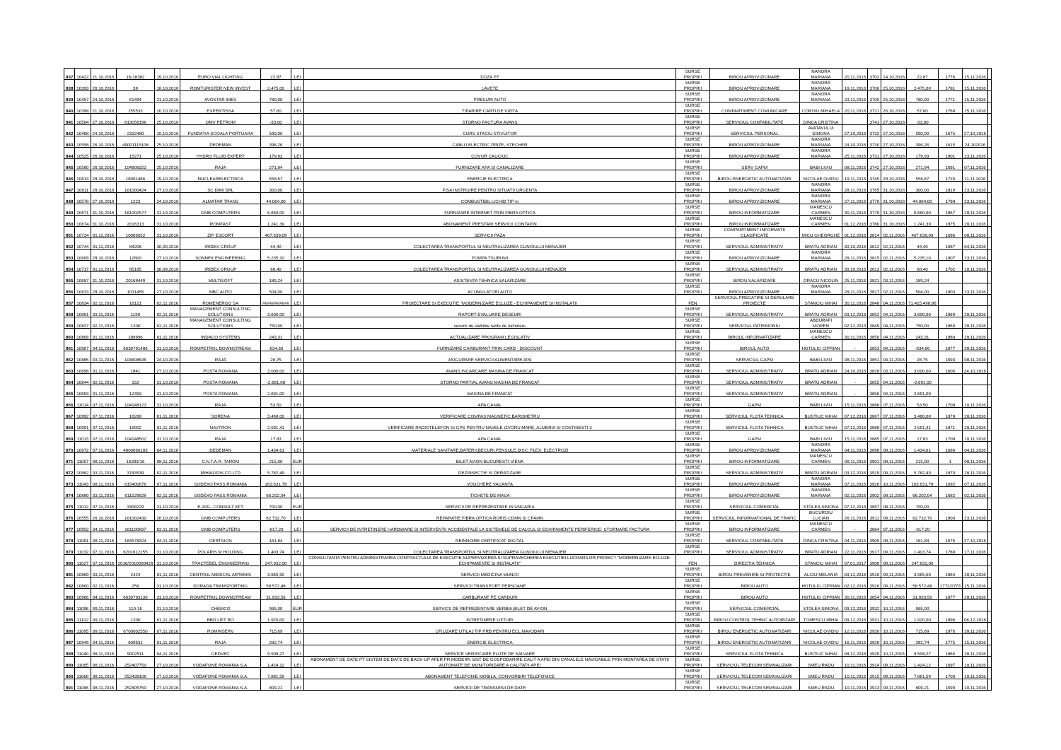| 837 | 10422 | 21,10,2016 | 16-18382 | 19,10,2016 | EURO VIAL LIGHTING | 22,87 | LEI | DOZA PT | SURSE PROPRII | BIROU APROVIZIONARE | NANORA MARIANA | 20,11,2016 | 3702 | 14,10,2016 | 22,87 | 1776 | 15,11,2016 | |
| 838 | 10393 | 20,10,2016 | 38 | 18,10,2016 | ROMTURISTER NEW INVEST | 2.475,00 | LEI | LAVETE | SURSE PROPRII | BIROU APROVIZIONARE | NANORA MARIANA | 19,11,2016 | 3706 | 25,10,2016 | 2.475,00 | 1781 | 15,11,2016 | |
| 839 | 10457 | 24,10,2016 | 61494 | 21,10,2016 | AVOSTAR IMEX | 780,00 | LEI | PRESURI AUTO | SURSE PROPRII | BIROU APROVIZIONARE | NANORA MARIANA | 23,11,2016 | 3705 | 25,10,2016 | 780,00 | 1771 | 15,11,2016 | |
| 840 | 10398 | 21,10,2016 | 255533 | 20,10,2016 | EXPERTISSA | 57,60 | LEI | TIPARIRE CARTI DE VIZITA | SURSE PROPRII | COMPARTIMENT COMUNICARE | COROIU MIHAELA | 20,11,2016 | 3721 | 26,10,2016 | 57,60 | 1768 | 15,11,2016 | |
| 841 | 10584 | 27,10,2016 | 613056196 | 25,10,2016 | OMV PETROM | -33,00 | LEI | STORNO FACTURA AVANS | SURSE PROPRII | SERVICIUL CONTABILITATE | DINCA CRISTINA | | 3741 | 27,10,2016 | -33,00 | | | |
| 842 | 10468 | 24,10,2016 | 2332480 | 19,10,2016 | FUNDATIA SCOALA PORTUARA | 590,00 | LEI | CURS STAGIU STIVUITOR | SURSE PROPRII | SERVICIUL PERSONAL | AVATAVULUI SIMONA | 27,10,2016 | 3732 | 27,10,2016 | 590,00 | 1675 | 27,10,2016 | |
| 843 | 10558 | 26,10,2016 | 49001115108 | 25,10,2016 | DEDEMAN | 396,26 | LEI | CABLU ELECTRIC PRIZE, STECHER | SURSE PROPRII | BIROU APROVIZIONARE | NANORA MARIANA | 24,10,2016 | 3730 | 27,10,2016 | 396,26 | 1615 | 24,102016 | |
| 844 | 10525 | 26,10,2016 | 15271 | 25,10,2016 | HYDRO FLUID EXPERT | 179,93 | LEI | COVOR CAUCIUC | SURSE PROPRII | BIROU APROVIZIONARE | NANORA MARIANA | 25,11,2016 | 3731 | 27,10,2016 | 179,93 | 1801 | 23,11,2016 | |
| 845 | 10560 | 26,10,2016 | 104608323 | 25,10,2016 | RAJA | 271,94 | LEI | FURNIZARE APA SI CANALIZARE | SURSE PROPRII | SERV GAPM | BABI LIVIU | 08,11,2016 | 3742 | 27,10,2016 | 271,94 | 1691 | 07,11,2016 | |
| 846 | 10613 | 28,10,2016 | 16001466 | 19,10,2016 | NUCLEARELECTRICA | 558,67 | LEI | ENERGIE ELECTRICA | SURSE PROPRII | BIROU ENERGETIC AUTOMATIZARI | NICOLAE OVIDIU | 19,11,2016 | 3745 | 28,10,2016 | 558,67 | 1720 | 11,11,2016 | |
| 847 | 10611 | 28,10,2016 | 161000424 | 27,10,2016 | SC DIMI SRL | 300,00 | LEI | FISA INSTRUIRE PENTRU SITUATII URGENTA | SURSE PROPRII | BIROU APROVIZIONARE | NANORA MARIANA | 28,11,2016 | 3765 | 31,10,2016 | 300,00 | 1819 | 23,11,2016 | |
| 848 | 10578 | 27,10,2016 | 1223 | 24,10,2016 | ALMATAR TRANS | 44.064,00 | LEI | COMBUSTIBIL LICHID TIP m | SURSE PROPRII | BIROU APROVIZIONARE | NANORA MARIANA | 27,11,2016 | 3778 | 31,10,2016 | 44.064,00 | 1798 | 23,11,2016 | |
| 849 | 10671 | 31,10,2016 | 161002577 | 31,10,2016 | GMB COMPUTERS | 6.660,00 | LEI | FURNIZARE INTERNET PRIN FIBRA OPTICA | SURSE PROPRII | BIROU INFORMATIZARE | MANESCU CARMEN | 30,11,2016 | 3779 | 31,10,2016 | 6.660,00 | 1867 | 28,11,2016 | |
| 850 | 10674 | 31,10,2016 | 2016313 | 31,10,2016 | ROMFAST | 1.241,39 | LEI | ABONAMENT PRESTARI SERVICII CONTAFIN | SURSE PROPRII | BIROU INFORMATIZARE | MANESCU CARMEN | 01,12,2016 | 3780 | 31,10,2016 | 1.241,39 | 1875 | 28,11,2016 | |
| 851 | 10734 | 01,11,2016 | 10066052 | 31,10,2016 | ZIP ESCORT | 407.639,09 | LEI | SERVICII PAZA | SURSE PROPRII | COMPARTIMENT INFORMATII CLASIFICATE | MICU GHEORGHE | 01,12,2016 | 3814 | 02,11,2016 | 407.639,09 | 1696 | 08,11,2016 | |
| 852 | 10744 | 01,11,2016 | 84206 | 30,09,2016 | IRIDEX GROUP | 44,40 | LEI | COLECTAREA TRANSPORTUL SI NEUTRALIZAREA GUNOIULUI MENAJER | SURSE PROPRII | SERVICIUL ADMINISTRATIV | BRATU ADRIAN | 30,10,2016 | 3812 | 02,11,2016 | 44,40 | 1687 | 04,11,2016 | |
| 853 | 10609 | 28,10,2016 | 12800 | 27,10,2016 | SONNEK ENGINEERING | 5.235,10 | LEI | POMPA TSURUMI | SURSE PROPRII | BIROU APROVIZIONARE | NANORA MARIANA | 28,11,2016 | 3815 | 02,11,2016 | 5.235,10 | 1807 | 23,11,2016 | |
| 854 | 10717 | 01,11,2016 | 85185 | 30,09,2016 | IRIDEX GROUP | 68,40 | LEI | COLECTAREA TRANSPORTUL SI NEUTRALIZAREA GUNOIULUI MENAJER | SURSE PROPRII | SERVICIUL ADMINISTRATIV | BRATU ADRIAN | 30,10,2016 | 3813 | 02,11,2016 | 68,40 | 1702 | 10,11,2016 | |
| 855 | 10687 | 31,10,2016 | 20168449 | 31,10,2016 | MULTISOFT | 189,24 | LEI | ASISTENTA TEHNICA SALARIZARE | SURSE PROPRII | BIROU SALARIZARE | DRAGU NICOLIN | 25,11,2016 | 3821 | 03,11,2016 | 189,24 | | | |
| 856 | 10633 | 28,10,2016 | 1031455 | 27,10,2016 | MBC AUTO | 504,00 | LEI | ACUMULATORI AUTO | SURSE PROPRII | BIROU APROVIZIONARE | NANORA MARIANA | 28,11,2016 | 3817 | 02,11,2016 | 504,00 | 1803 | 23,11,2016 | |
| 857 | 10834 | 02,11,2016 | 16121 | 02,11,2016 | ROMENERGO SA | ########### | LEI | PROIECTARE SI EXECUTIE "MODERNIZARE ECLUZE - ECHIPAMENTE SI INSTALATII | FEN | SERVICIUL PREGATIRE SI DERULARE PROIECTE | STANCIU MIHAI | 30,11,2016 | 3848 | 04,11,2016 | 71.415.498,96 | | | |
| 858 | 10881 | 03,11,2016 | 1199 | 02,11,2016 | MANAGEMENT CONSULTING SOLUTIONS | 3.600,00 | LEI | RAPORT EVALUARE DESEURI | SURSE PROPRII | SERVICIUL ADMINISTRATIV | BRATU ADRIAN | 03,12,2016 | 3852 | 04,11,2016 | 3.600,00 | 1869 | 28,11,2016 | |
| 859 | 10837 | 02,11,2016 | 1200 | 02,11,2016 | MANAGEMENT CONSULTING SOLUTIONS | 750,00 | LEI | servicii de stabilire tarife de inchiriere | SURSE PROPRII | SERVICIUL PATRIMONIU | ABDURAFI MOREN | 02,12,2013 | 3849 | 04,11,2016 | 750,00 | 1869 | 28,11,2016 | |
| 860 | 10809 | 01,11,2016 | 189996 | 01,11,2016 | INDACO SYSTEMS | 243,31 | LEI | ACTUALIZARE PROGRAM LEGISLATIV | SURSE PROPRII | BIROUL INFORMATIZARE | MANESCU CARMEN | 30,11,2016 | 3850 | 04,11,2016 | 243,31 | 1880 | 29,11,2016 | |
| 861 | 10967 | 04,11,2016 | 6630791486 | 31,10,2016 | ROMPETROL DOWNSTREAM | -634,66 | LEI | FURNIZARE CARBURANT PRIN CARD - DISCOUNT | SURSE PROPRII | BIROUL AUTO | HOTULIG CIPRIAN | - | 3853 | 04,11,2016 | -634,66 | 1877 | 28,11,2016 | |
| 862 | 10885 | 03,11,2016 | 104608636 | 24,10,2016 | RAJA | 26,75 | LEI | ASIGURARE SERVICII ALIMENTARE APA | SURSE PROPRII | SERVICIUL GAPM | BABI LIVIU | 08,11,2016 | 3851 | 04,11,2016 | 26,75 | 1693 | 08,11,2016 | |
| 863 | 10698 | 01,11,2016 | 1841 | 27,10,2016 | POSTA ROMANA | 3.000,00 | LEI | AVANS INCARCARE MASINA DE FRANCAT | SURSE PROPRII | SERVICIUL ADMINISTRATIV | BRATU ADRIAN | 24,10,2016 | 3828 | 03,11,2016 | 3.000,00 | 1606 | 24,10,2016 | |
| 864 | 10844 | 02,11,2016 | 152 | 31,10,2016 | POSTA ROMANA | -2.691,00 | LEI | STORNO PARTIAL AVANS MASINA DE FRANCAT | SURSE PROPRII | SERVICIUL ADMINISTRATIV | BRATU ADRIAN | - | 3855 | 04,11,2016 | -2.691,00 | | | |
| 865 | 10693 | 01,11,2016 | 12493 | 31,10,2016 | POSTA ROMANA | 2.691,00 | LEI | MASINA DE FRANCAT | SURSE PROPRII | SERVICIUL ADMINISTRATIV | BRATU ADRIAN | - | 3856 | 04,11,2016 | 2.691,00 | | | |
| 866 | 11014 | 07,11,2016 | 104148123 | 31,10,2016 | RAJA | 53,50 | LEI | APA CANAL | SURSE PROPRII | GAPM | BABI LIVIU | 15,11,2016 | 3886 | 07,11,2016 | 53,50 | 1708 | 10,11,2016 | |
| 867 | 10992 | 07,11,2016 | 16289 | 01,11,2016 | SORENA | 3.468,00 | LEI | VERIFICARE COMPAS MAGNETIC,BAROMETRU | SURSE PROPRII | SERVICIUL FLOTA TEHNICA | BUSTIUC MIHAI | 07,12,2016 | 3887 | 07,11,2016 | 3.468,00 | 1878 | 28,11,2016 | |
| 868 | 10991 | 07,11,2016 | 16902 | 01,11,2016 | NAVTRON | 2.591,41 | LEI | VERIFICARE RADIOTELEFON SI GPS PENTRU NAVELE IZVORU MARE, ALMERIA SI COSTINESTI 3 | SURSE PROPRII | SERVICIUL FLOTA TEHNICA | BUSTIUC MIHAI | 07,12,2016 | 3888 | 07,11,2016 | 2.591,41 | 1871 | 28,11,2016 | |
| 869 | 11013 | 07,11,2016 | 104148502 | 31,10,2016 | RAJA | 17,83 | LEI | APA CANAL | SURSE PROPRII | GAPM | BABI LIVIU | 15,11,2016 | 3885 | 07,11,2016 | 17,83 | 1708 | 10,11,2016 | |
| 870 | 10972 | 07,11,2016 | 4900666183 | 04,11,2016 | DEDEMAN | 1.434,61 | LEI | MATERIALE SANITARE,BATERII,BECURI,PENSULE,DISC, FLEX, ELECTROZI | SURSE PROPRII | BIROU APROVIZIONARE | NANORA MARIANA | 04,11,2016 | 3898 | 08,11,2016 | 1.434,61 | 1689 | 04,11,2016 | |
| 871 | 11057 | 08,11,2016 | 16393/16 | 08,11,2016 | C.N.T.A.R. TAROM | 215,00 | EUR | BILET AVION BUCURESTI-VIENA | SURSE PROPRII | BIROU INFORMATIZARE | MANESCU CARMEN | 08,11,2016 | 3901 | 08,11,2016 | 215,00 | 1 | 08,11,2016 | |
| 872 | 10882 | 03,11,2016 | 3743539 | 02,11,2016 | MIHAILIDIS CO LTD | 5.782,49 | LEI | DEZINSECTIE SI DERATIZARE | SURSE PROPRII | SERVICIUL ADMINISTRATIV | BRATU ADRIAN | 03,12,2016 | 3919 | 09,11,2016 | 5.782,49 | 1870 | 28,11,2016 | |
| 873 | 11043 | 08,11,2016 | 615400676 | 07,11,2016 | SODEXO PASS ROMANIA | 163.631,78 | LEI | VOUCHERE VACANTA | SURSE PROPRII | BIROU APROVIZIONARE | NANORA MARIANA | 07,11,2016 | 3926 | 10,11,2016 | 163.631,78 | 1692 | 07,11,2016 | |
| 874 | 10880 | 03,11,2016 | 611529628 | 02,11,2016 | SODEXO PASS ROMANIA | 66.202,04 | LEI | TICHETE DE MASA | SURSE PROPRII | BIROU APROVIZIONARE | NANORA MARIANA | 02,11,2016 | 3902 | 08,11,2016 | 66.202,04 | 1682 | 02,11,2016 | |
| 875 | 11012 | 07,11,2016 | 3308229 | 31,10,2016 | E-200-- CONSULT KFT | 700,00 | EUR | SERVICII DE REPREZENTARE IN UNGARIA | SURSE PROPRII | SERVICIUL COMERCIAL | STOLEA SIMONA | 07,12,2016 | 3897 | 08,11,2016 | 700,00 | | | |
| 876 | 10555 | 26,10,2016 | 161002430 | 26,10,2016 | GMB COMPUTERS | 62.732,70 | LEI | REPARATIE FIBRA OPTICA RORIS CDMN SI CPAMN | SURSE PROPRII | SERVICIUL INFORMATIONAL DE TRAFIC | BUCUROIU LUCIAN | 26,11,2016 | 3911 | 09,11,2016 | 62.732,70 | 1800 | 23,11,2016 | |
| 877 | 10953 | 04,11,2016 | 161100837 | 03,11,2016 | GMB COMPUTERS | -617,20 | LEI | SERVICII DE INTRETINERE HARDWARE SI INTERVENTII ACCIDENTALE LA SISTEMELE DE CALCUL SI ECHIPAMENTE PERIFERICE- STORNARE FACTURA | SURSE PROPRII | BIROU INFORMATIZARE | MANESCU CARMEN | - | 3884 | 07,11,2016 | -617,20 | | | |
| 878 | 11061 | 08,11,2016 | 164578324 | 04,11,2016 | CERTSIGN | 161,84 | LEI | REINNOIRE CERTIFICAT DIGITAL | SURSE PROPRII | SERVICIUL CONTABILITATE | DINCA CRISTINA | 04,11,2016 | 3905 | 08,11,2016 | 161,84 | 1676 | 27,10,2016 | |
| 879 | 11032 | 07,11,2016 | 6201612255 | 31,10,2016 | POLARIS M HOLDING | 1.403,74 | LEI | COLECTAREA TRANSPORTUL SI NEUTRALIZAREA GUNOIULUI MENAJER | SURSE PROPRII | SERVICIUL ADMINISTRATIV | BRATU ADRIAN | 22,11,2016 | 3917 | 09,11,2016 | 1.403,74 | 1789 | 17,11,2016 | |
| 880 | 11027 | 07,11,2016 | 2016/2010000426 | 31,10,2016 | TRACTEBEL ENGINEERING | 247.932,00 | LEI | CONSULTANTA PENTRU ADMINISTRAREA CONTRACTULUI DE EXECUTIE,SUPERVIZAREA SI SUPRAVEGHEREA EXECUTIEI LUCRARILOR,PROIECT "MODERNIZARE ECLUZE-ECHIPAMENTE SI INSTALATII" | FEN | DIRECTIA TEHNICA | STANCIU MIHAI | 07,01,2017 | 3906 | 08,11,2016 | 247.932,00 | | | |
| 881 | 10869 | 03,11,2016 | 2424 | 01,11,2016 | CENTRUL MEDICAL ARTEMIS | 3.965,50 | LEI | SERVICII MEDICINA MUNCII | SURSE PROPRII | BIROU PREVENIRE SI PROTECTIE | ALGIU MELANIA | 03,12,2016 | 3918 | 09,11,2016 | 3.965,50 | 1864 | 28,11,2016 | |
| 882 | 10800 | 02,11,2016 | 256 | 31,10,2016 | DORADA TRANSPORTING | 58.572,48 | LEI | SERVICII TRANSPORT PERSOANE | SURSE PROPRII | BIROU AUTO | HOTULIG CIPRIAN | 02,12,2016 | 3916 | 09,11,2016 | 58.572,48 | 1772/1773 | 15,11,2016 | |
| 883 | 10966 | 04,11,2016 | 6630783136 | 31,10,2016 | ROMPETROL DOWNSTREAM | 31.933,56 | LEI | CARBURANT PE CARDURI | SURSE PROPRII | BIROU AUTO | HOTULIG CIPRIAN | 30,11,2016 | 3854 | 04,11,2016 | 31.933,56 | 1877 | 28,11,2016 | |
| 884 | 11096 | 09,11,2016 | 110-16 | 31,10,2016 | CHEMCO | 965,00 | EUR | SERVICII DE REPREZENTARE SERBIA;BILET DE AVION | SURSE PROPRII | SERVICIUL COMERCIAL | STOLEA SIMONA | 09,12,2016 | 3932 | 10,11,2016 | 965,00 | | | |
| 885 | 11102 | 09,11,2016 | 1200 | 01,11,2016 | BBD LIFT RO | 1.920,00 | LEI | INTRETINERE LIFTURI | SURSE PROPRII | BIROU CONTROL TEHNIC AUTORIZARI | TOMESCU MIHAI | 09,12,2016 | 3931 | 10,11,2016 | 1.920,00 | 1896 | 06,12,2016 | |
| 886 | 11095 | 09,11,2016 | 6700002550 | 07,11,2016 | ROMINSERV | 715,69 | LEI | UTILIZARE UTILAJ TIP PRB PENTRU ECL.NAVODARI | SURSE PROPRII | BIROU ENERGETIC AUTOMATIZARI | NICOLAE OVIDIU | 12,11,2016 | 3930 | 10,11,2016 | 715,69 | 1876 | 28,11,2016 | |
| 887 | 10949 | 04,11,2016 | 609631 | 01,11,2016 | RAJA | 282,74 | LEI | ENERGIE ELECTRICA | SURSE PROPRII | BIROU ENERGETIC AUTOMATIZARI | NICOLAE OVIDIU | 16,11,2016 | 3928 | 10,11,2016 | 282,74 | 1775 | 15,11,2016 | |
| 888 | 11040 | 08,11,2016 | 9002511 | 04,11,2016 | GEDVEC | 9.508,27 | LEI | SERVICE VERIFICARE PLUTE DE SALVARE | SURSE PROPRII | SERVICIUL FLOTA TEHNICA | BUSTIUC MIHAI | 08,12,2016 | 3929 | 10,11,2016 | 9.508,27 | 1866 | 28,11,2016 | |
| 889 | 11065 | 08,11,2016 | 252407750 | 27,10,2016 | VODAFONE ROMANIA S.A. | 1.424,12 | LEI | ABONAMENT DE DATE PT SISTEM DE DATE DE BACK-UP AFER PR.MODERN SIST DE GOSPODARIRE CALIT A APEI DIN CANALELE NAVIGABILE PRIN MONTAREA DE STATII AUTOMATE DE MONITORIZARE A CALITATII APEI | SURSE PROPRII | SERVICIUL TELECOM SEMNALIZARI | SMEU RADU | 10,11,2016 | 3914 | 09,11,2016 | 1.424,12 | 1697 | 10,11,2016 | |
| 890 | 11068 | 08,11,2016 | 252438106 | 27,10,2016 | VODAFONE ROMANIA S.A. | 7.881,59 | LEI | ABONAMENT TELEFONIE MOBILA, CONVORBIRI TELEFONICE | SURSE PROPRII | SERVICIUL TELECOM SEMNALIZARI | SMEU RADU | 10,11,2016 | 3915 | 09,11,2016 | 7.881,59 | 1700 | 10,11,2016 | |
| 891 | 11066 | 08,11,2016 | 252405750 | 27,10,2016 | VODAFONE ROMANIA S.A. | 809,21 | LEI | SERVICII DE TRANSMISII DE DATE | SURSE PROPRII | SERVICIUL TELECOM SEMNALIZARI | SMEU RADU | 10,11,2016 | 3913 | 09,11,2016 | 809,21 | 1699 | 10,11,2016 | |